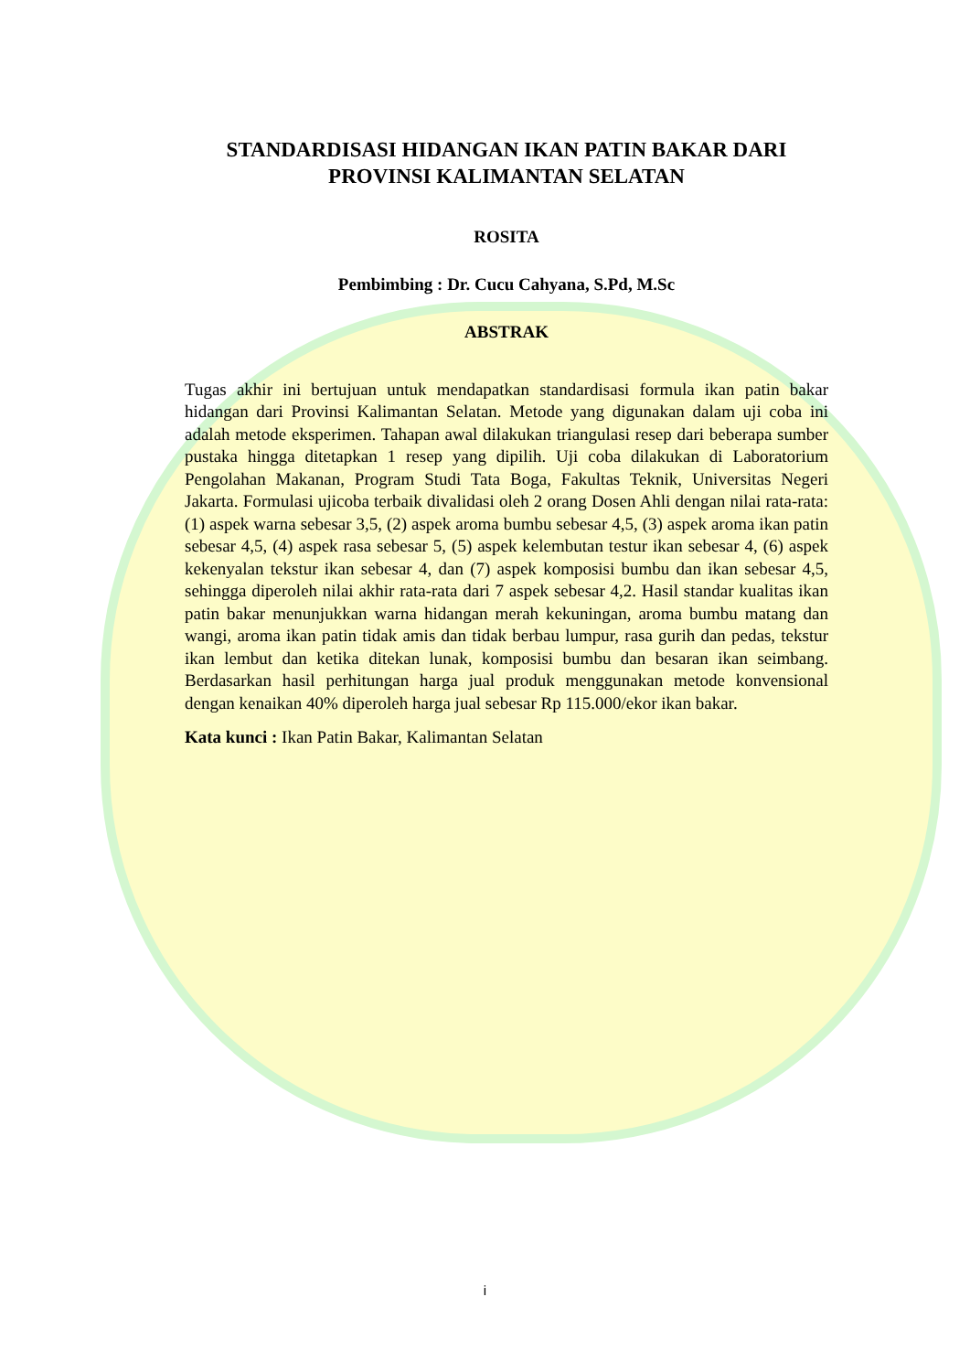STANDARDISASI HIDANGAN IKAN PATIN BAKAR DARI PROVINSI KALIMANTAN SELATAN
ROSITA
Pembimbing : Dr. Cucu Cahyana, S.Pd, M.Sc
ABSTRAK
Tugas akhir ini bertujuan untuk mendapatkan standardisasi formula ikan patin bakar hidangan dari Provinsi Kalimantan Selatan. Metode yang digunakan dalam uji coba ini adalah metode eksperimen. Tahapan awal dilakukan triangulasi resep dari beberapa sumber pustaka hingga ditetapkan 1 resep yang dipilih. Uji coba dilakukan di Laboratorium Pengolahan Makanan, Program Studi Tata Boga, Fakultas Teknik, Universitas Negeri Jakarta. Formulasi ujicoba terbaik divalidasi oleh 2 orang Dosen Ahli dengan nilai rata-rata: (1) aspek warna sebesar 3,5, (2) aspek aroma bumbu sebesar 4,5, (3) aspek aroma ikan patin sebesar 4,5, (4) aspek rasa sebesar 5, (5) aspek kelembutan testur ikan sebesar 4, (6) aspek kekenyalan tekstur ikan sebesar 4, dan (7) aspek komposisi bumbu dan ikan sebesar 4,5, sehingga diperoleh nilai akhir rata-rata dari 7 aspek sebesar 4,2. Hasil standar kualitas ikan patin bakar menunjukkan warna hidangan merah kekuningan, aroma bumbu matang dan wangi, aroma ikan patin tidak amis dan tidak berbau lumpur, rasa gurih dan pedas, tekstur ikan lembut dan ketika ditekan lunak, komposisi bumbu dan besaran ikan seimbang. Berdasarkan hasil perhitungan harga jual produk menggunakan metode konvensional dengan kenaikan 40% diperoleh harga jual sebesar Rp 115.000/ekor ikan bakar.
Kata kunci : Ikan Patin Bakar, Kalimantan Selatan
i